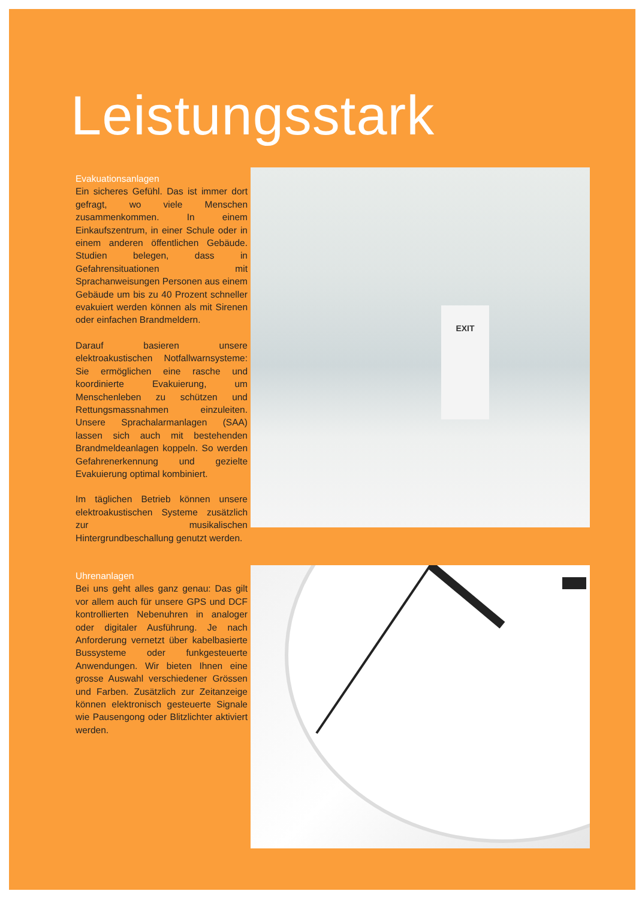Leistungsstark
Evakuationsanlagen
Ein sicheres Gefühl. Das ist immer dort gefragt, wo viele Menschen zusammenkommen. In einem Einkaufszentrum, in einer Schule oder in einem anderen öffentlichen Gebäude. Studien belegen, dass in Gefahrensituationen mit Sprachanweisungen Personen aus einem Gebäude um bis zu 40 Prozent schneller evakuiert werden können als mit Sirenen oder einfachen Brandmeldern.
Darauf basieren unsere elektroakustischen Notfallwarnsysteme: Sie ermöglichen eine rasche und koordinierte Evakuierung, um Menschenleben zu schützen und Rettungsmassnahmen einzuleiten. Unsere Sprachalarmanlagen (SAA) lassen sich auch mit bestehenden Brandmeldeanlagen koppeln. So werden Gefahrenerkennung und gezielte Evakuierung optimal kombiniert.
Im täglichen Betrieb können unsere elektroakustischen Systeme zusätzlich zur musikalischen Hintergrundbeschallung genutzt werden.
EXIT
Uhrenanlagen
Bei uns geht alles ganz genau: Das gilt vor allem auch für unsere GPS und DCF kontrollierten Nebenuhren in analoger oder digitaler Ausführung. Je nach Anforderung vernetzt über kabelbasierte Bussysteme oder funkgesteuerte Anwendungen. Wir bieten Ihnen eine grosse Auswahl verschiedener Grössen und Farben. Zusätzlich zur Zeitanzeige können elektronisch gesteuerte Signale wie Pausengong oder Blitzlichter aktiviert werden.